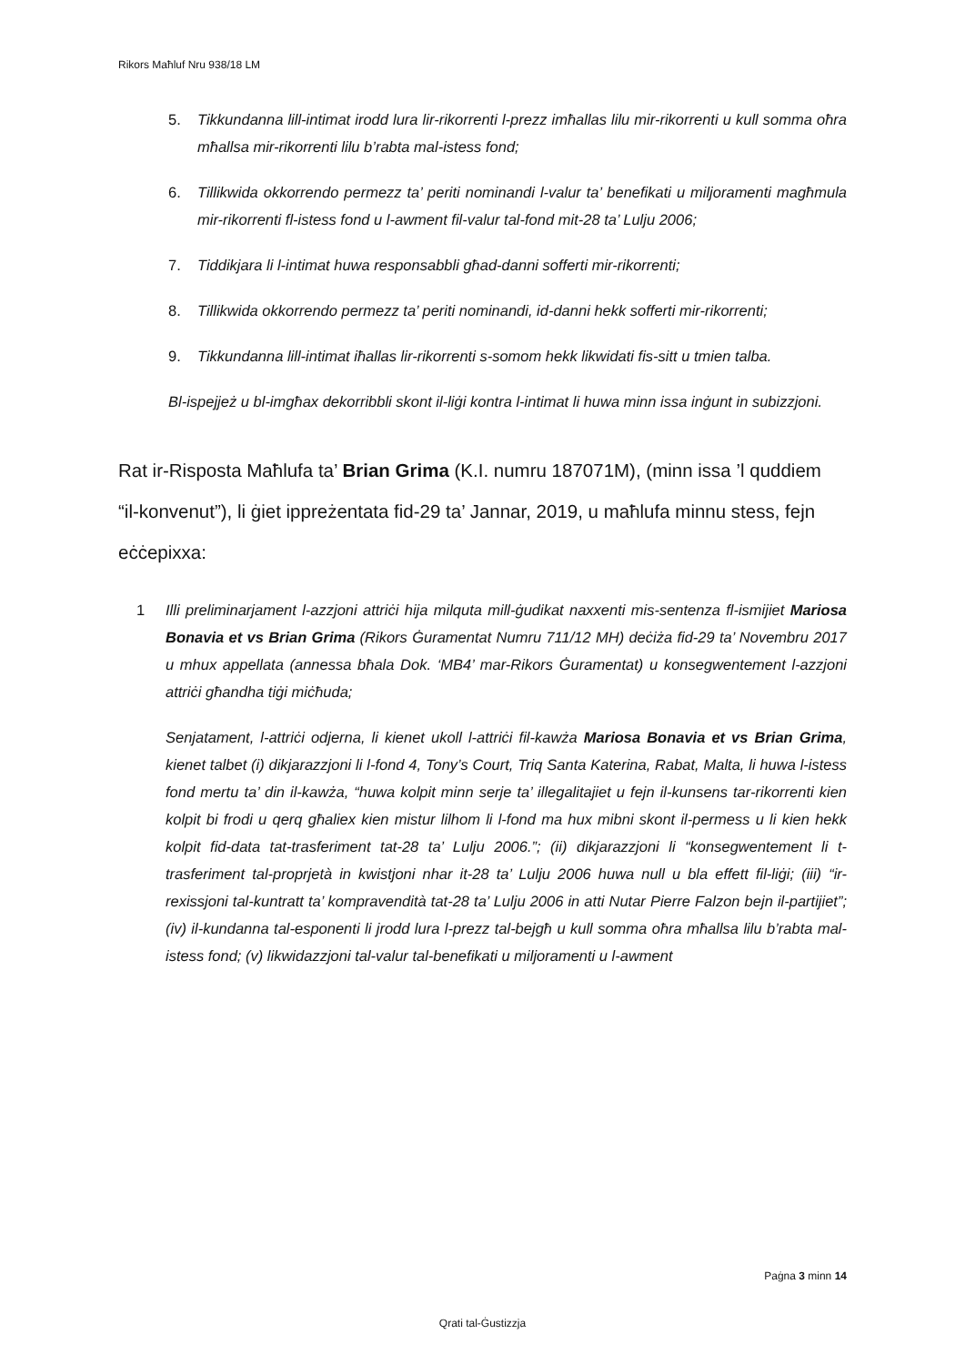Rikors Maħluf Nru 938/18 LM
5. Tikkundanna lill-intimat irodd lura lir-rikorrenti l-prezz imħallas lilu mir-rikorrenti u kull somma oħra mħallsa mir-rikorrenti lilu b’rabta mal-istess fond;
6. Tillikwida okkorrendo permezz ta’ periti nominandi l-valur ta’ benefikati u miljoramenti magħmula mir-rikorrenti fl-istess fond u l-awment fil-valur tal-fond mit-28 ta’ Lulju 2006;
7. Tiddikjara li l-intimat huwa responsabbli għad-danni sofferti mir-rikorrenti;
8. Tillikwida okkorrendo permezz ta’ periti nominandi, id-danni hekk sofferti mir-rikorrenti;
9. Tikkundanna lill-intimat iħallas lir-rikorrenti s-somom hekk likwidati fis-sitt u tmien talba.
Bl-ispejjeż u bl-imgħax dekorribbli skont il-liġi kontra l-intimat li huwa minn issa inġunt in subizzjoni.
Rat ir-Risposta Maħlufa ta’ Brian Grima (K.I. numru 187071M), (minn issa ’l quddiem “il-konvenut”), li ġiet ippreżentata fid-29 ta’ Jannar, 2019, u maħlufa minnu stess, fejn eċċepixxa:
1 Illi preliminarjament l-azzjoni attriċi hija milquta mill-ġudikat naxxenti mis-sentenza fl-ismijiet Mariosa Bonavia et vs Brian Grima (Rikors Ġuramentat Numru 711/12 MH) deċiża fid-29 ta’ Novembru 2017 u mhux appellata (annessa bħala Dok. ‘MB4’ mar-Rikors Ġuramentat) u konsegwentement l-azzjoni attriċi għandha tiġi miċħuda;
Senjatament, l-attriċi odjerna, li kienet ukoll l-attriċi fil-kawża Mariosa Bonavia et vs Brian Grima, kienet talbet (i) dikjarazzjoni li l-fond 4, Tony’s Court, Triq Santa Katerina, Rabat, Malta, li huwa l-istess fond mertu ta’ din il-kawża, “huwa kolpit minn serje ta’ illegalitajiet u fejn il-kunsens tar-rikorrenti kien kolpit bi frodi u qerq għaliex kien mistur lilhom li l-fond ma hux mibni skont il-permess u li kien hekk kolpit fid-data tat-trasferiment tat-28 ta’ Lulju 2006.”; (ii) dikjarazzjoni li “konsegwentement li t-trasferiment tal-proprjetà in kwistjoni nhar it-28 ta’ Lulju 2006 huwa null u bla effett fil-liġi; (iii) “ir-rexissjoni tal-kuntratt ta’ kompravendità tat-28 ta’ Lulju 2006 in atti Nutar Pierre Falzon bejn il-partijiet”; (iv) il-kundanna tal-esponenti li jrodd lura l-prezz tal-bejgħ u kull somma oħra mħallsa lilu b’rabta mal-istess fond; (v) likwidazzjoni tal-valur tal-benefikati u miljoramenti u l-awment
Paġna 3 minn 14
Qrati tal-Ġustizzja